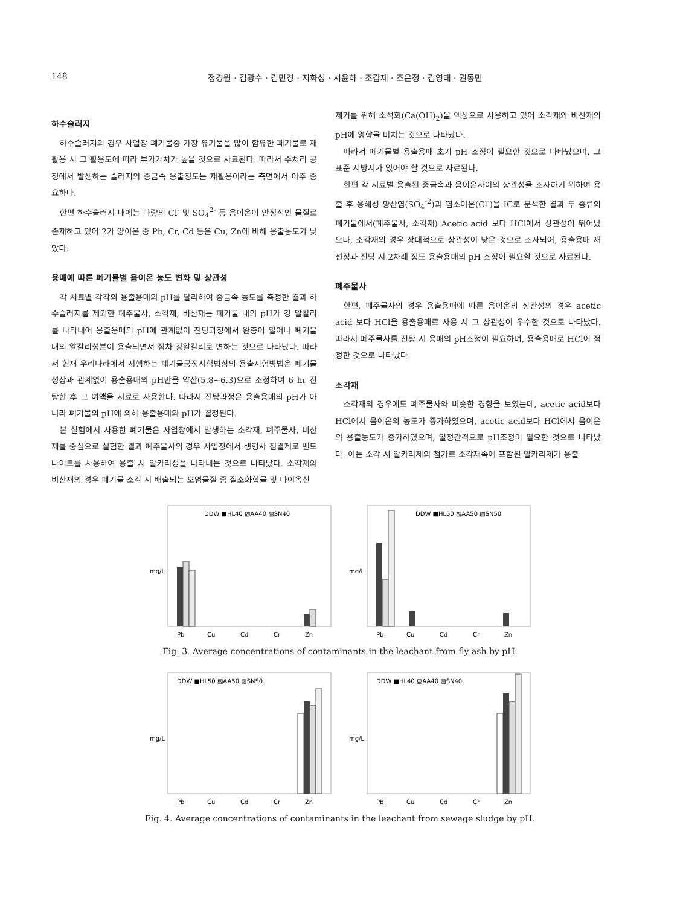148 정경원 · 김광수 · 김민경 · 지화성 · 서윤하 · 조갑제 · 조은정 · 김영태 · 권동민
하수슬러지
하수슬러지의 경우 사업장 폐기물중 가장 유기물을 많이 함유한 폐기물로 재활용 시 그 활용도에 따라 부가가치가 높을 것으로 사료된다. 따라서 수처리 공정에서 발생하는 슬러지의 중금속 용출정도는 재활용이라는 측면에서 아주 중요하다.
한편 하수슬러지 내에는 다량의 Cl<sup>-</sup> 및 SO<sub>4</sub><sup>2-</sup> 등 음이온이 안정적인 물질로 존재하고 있어 2가 양이온 중 Pb, Cr, Cd 등은 Cu, Zn에 비해 용출농도가 낮았다.
용매에 따른 폐기물별 음이온 농도 변화 및 상관성
각 시료별 각각의 용출용매의 pH를 달리하여 중금속 농도를 측정한 결과 하수슬러지를 제외한 폐주물사, 소각재, 비산재는 폐기물 내의 pH가 강 알칼리를 나타내어 용출용매의 pH에 관계없이 진탕과정에서 완충이 일어나 폐기물 내의 알칼리성분이 용출되면서 점차 강알칼리로 변하는 것으로 나타났다. 따라서 현재 우리나라에서 시행하는 폐기물공정시험법상의 용출시험방법은 폐기물 성상과 관계없이 용출용매의 pH만을 약산(5.8~6.3)으로 조정하여 6 hr 진탕한 후 그 여액을 시료로 사용한다. 따라서 진탕과정은 용출용매의 pH가 아니라 폐기물의 pH에 의해 용출용매의 pH가 결정된다.
본 실험에서 사용한 폐기물은 사업장에서 발생하는 소각재, 폐주물사, 비산재를 중심으로 실험한 결과 폐주물사의 경우 사업장에서 생형사 점결제로 벤토나이트를 사용하여 용출 시 알카리성을 나타내는 것으로 나타났다. 소각재와 비산재의 경우 폐기물 소각 시 배출되는 오염물질 중 질소화합물 및 다이옥신
제거를 위해 소석회(Ca(OH)<sub>2</sub>)을 액상으로 사용하고 있어 소각재와 비산재의 pH에 영향을 미치는 것으로 나타났다.
따라서 폐기물별 용출용매 초기 pH 조정이 필요한 것으로 나타났으며, 그 표준 시방서가 있어야 할 것으로 사료된다.
한편 각 시료별 용출된 중금속과 음이온사이의 상관성을 조사하기 위하여 용출 후 용해성 황산염(SO<sub>4</sub><sup>-2</sup>)과 염소이온(Cl<sup>-</sup>)을 IC로 분석한 결과 두 종류의 폐기물에서(폐주물사, 소각재) Acetic acid 보다 HCl에서 상관성이 뛰어났으나, 소각재의 경우 상대적으로 상관성이 낮은 것으로 조사되어, 용출용매 재선정과 진탕 시 2차례 정도 용출용매의 pH 조정이 필요할 것으로 사료된다.
폐주물사
한편, 폐주물사의 경우 용출용매에 따른 음이온의 상관성의 경우 acetic acid 보다 HCl을 용출용매로 사용 시 그 상관성이 우수한 것으로 나타났다. 따라서 폐주물사를 진탕 시 용매의 pH조정이 필요하며, 용출용매로 HCl이 적정한 것으로 나타났다.
소각재
소각재의 경우에도 폐주물사와 비슷한 경향을 보였는데, acetic acid보다 HCl에서 음이온의 농도가 증가하였으며, acetic acid보다 HCl에서 음이온의 용출농도가 증가하였으며, 일정간격으로 pH조정이 필요한 것으로 나타났다. 이는 소각 시 알카리제의 첨가로 소각재속에 포함된 알카리제가 용출
mg/L
DDW ■HL40 ▨AA40 ▨SN40
Pb
Cu
Cd
Cr
Zn
mg/L
DDW ■HL50 ▨AA50 ▨SN50
Pb
Cu
Cd
Cr
Zn
Fig. 3. Average concentrations of contaminants in the leachant from fly ash by pH.
mg/L
DDW ■HL50 ▨AA50 ▨SN50
Pb
Cu
Cd
Cr
Zn
mg/L
DDW ■HL40 ▨AA40 ▨SN40
Pb
Cu
Cd
Cr
Zn
Fig. 4. Average concentrations of contaminants in the leachant from sewage sludge by pH.